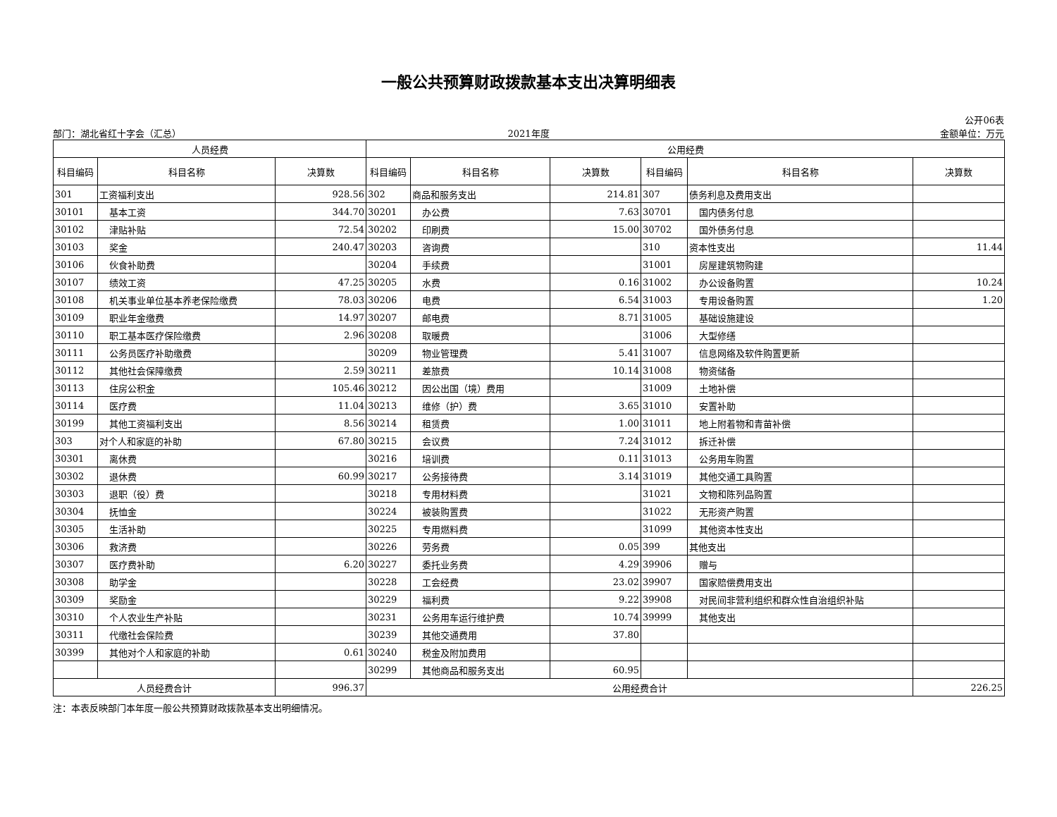一般公共预算财政拨款基本支出决算明细表
部门：湖北省红十字会（汇总）
2021年度
公开06表
金额单位：万元
| 人员经费 | | | 公用经费 | | | | | |
| --- | --- | --- | --- | --- | --- | --- | --- | --- |
| 科目编码 | 科目名称 | 决算数 | 科目编码 | 科目名称 | 决算数 | 科目编码 | 科目名称 | 决算数 |
| 301 | 工资福利支出 | 928.56 | 302 | 商品和服务支出 | 214.81 | 307 | 债务利息及费用支出 | |
| 30101 | 基本工资 | 344.70 | 30201 | 办公费 | 7.63 | 30701 | 国内债务付息 | |
| 30102 | 津贴补贴 | 72.54 | 30202 | 印刷费 | 15.00 | 30702 | 国外债务付息 | |
| 30103 | 奖金 | 240.47 | 30203 | 咨询费 | | 310 | 资本性支出 | 11.44 |
| 30106 | 伙食补助费 | | 30204 | 手续费 | | 31001 | 房屋建筑物购建 | |
| 30107 | 绩效工资 | 47.25 | 30205 | 水费 | 0.16 | 31002 | 办公设备购置 | 10.24 |
| 30108 | 机关事业单位基本养老保险缴费 | 78.03 | 30206 | 电费 | 6.54 | 31003 | 专用设备购置 | 1.20 |
| 30109 | 职业年金缴费 | 14.97 | 30207 | 邮电费 | 8.71 | 31005 | 基础设施建设 | |
| 30110 | 职工基本医疗保险缴费 | 2.96 | 30208 | 取暖费 | | 31006 | 大型修缮 | |
| 30111 | 公务员医疗补助缴费 | | 30209 | 物业管理费 | 5.41 | 31007 | 信息网络及软件购置更新 | |
| 30112 | 其他社会保障缴费 | 2.59 | 30211 | 差旅费 | 10.14 | 31008 | 物资储备 | |
| 30113 | 住房公积金 | 105.46 | 30212 | 因公出国（境）费用 | | 31009 | 土地补偿 | |
| 30114 | 医疗费 | 11.04 | 30213 | 维修（护）费 | 3.65 | 31010 | 安置补助 | |
| 30199 | 其他工资福利支出 | 8.56 | 30214 | 租赁费 | 1.00 | 31011 | 地上附着物和青苗补偿 | |
| 303 | 对个人和家庭的补助 | 67.80 | 30215 | 会议费 | 7.24 | 31012 | 拆迁补偿 | |
| 30301 | 离休费 | | 30216 | 培训费 | 0.11 | 31013 | 公务用车购置 | |
| 30302 | 退休费 | 60.99 | 30217 | 公务接待费 | 3.14 | 31019 | 其他交通工具购置 | |
| 30303 | 退职（役）费 | | 30218 | 专用材料费 | | 31021 | 文物和陈列品购置 | |
| 30304 | 抚恤金 | | 30224 | 被装购置费 | | 31022 | 无形资产购置 | |
| 30305 | 生活补助 | | 30225 | 专用燃料费 | | 31099 | 其他资本性支出 | |
| 30306 | 救济费 | | 30226 | 劳务费 | 0.05 | 399 | 其他支出 | |
| 30307 | 医疗费补助 | 6.20 | 30227 | 委托业务费 | 4.29 | 39906 | 赠与 | |
| 30308 | 助学金 | | 30228 | 工会经费 | 23.02 | 39907 | 国家赔偿费用支出 | |
| 30309 | 奖励金 | | 30229 | 福利费 | 9.22 | 39908 | 对民间非营利组织和群众性自治组织补贴 | |
| 30310 | 个人农业生产补贴 | | 30231 | 公务用车运行维护费 | 10.74 | 39999 | 其他支出 | |
| 30311 | 代缴社会保险费 | | 30239 | 其他交通费用 | 37.80 | | | |
| 30399 | 其他对个人和家庭的补助 | 0.61 | 30240 | 税金及附加费用 | | | | |
| | | | 30299 | 其他商品和服务支出 | 60.95 | | | |
| 人员经费合计 | | 996.37 | 公用经费合计 | | | | | 226.25 |
注：本表反映部门本年度一般公共预算财政拨款基本支出明细情况。